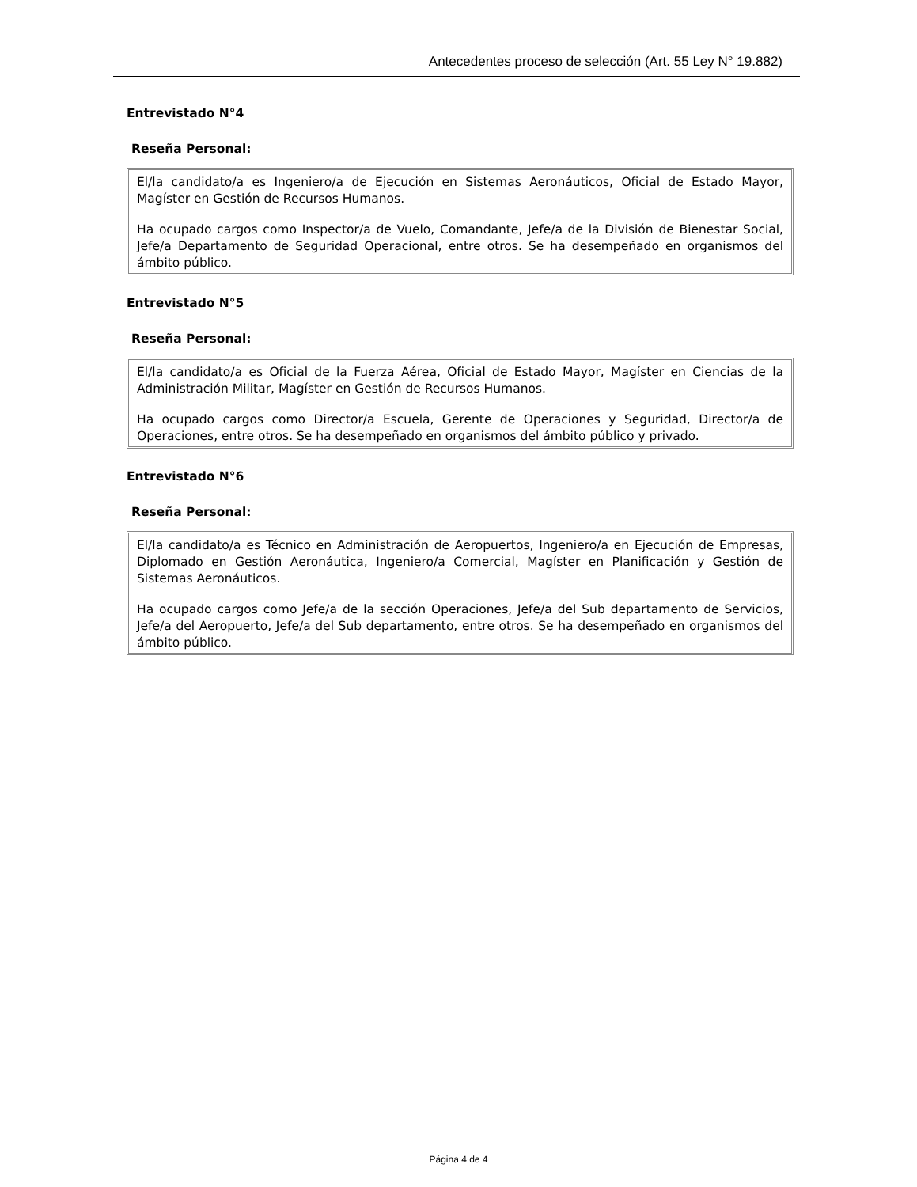Antecedentes proceso de selección (Art. 55 Ley N° 19.882)
Entrevistado N°4
Reseña Personal:
El/la candidato/a es Ingeniero/a de Ejecución en Sistemas Aeronáuticos, Oficial de Estado Mayor, Magíster en Gestión de Recursos Humanos.
Ha ocupado cargos como Inspector/a de Vuelo, Comandante, Jefe/a de la División de Bienestar Social, Jefe/a Departamento de Seguridad Operacional, entre otros. Se ha desempeñado en organismos del ámbito público.
Entrevistado N°5
Reseña Personal:
El/la candidato/a es Oficial de la Fuerza Aérea, Oficial de Estado Mayor, Magíster en Ciencias de la Administración Militar, Magíster en Gestión de Recursos Humanos.
Ha ocupado cargos como Director/a Escuela, Gerente de Operaciones y Seguridad, Director/a de Operaciones, entre otros. Se ha desempeñado en organismos del ámbito público y privado.
Entrevistado N°6
Reseña Personal:
El/la candidato/a es Técnico en Administración de Aeropuertos, Ingeniero/a en Ejecución de Empresas, Diplomado en Gestión Aeronáutica, Ingeniero/a Comercial, Magíster en Planificación y Gestión de Sistemas Aeronáuticos.
Ha ocupado cargos como Jefe/a de la sección Operaciones, Jefe/a del Sub departamento de Servicios, Jefe/a del Aeropuerto, Jefe/a del Sub departamento, entre otros. Se ha desempeñado en organismos del ámbito público.
Página 4 de 4